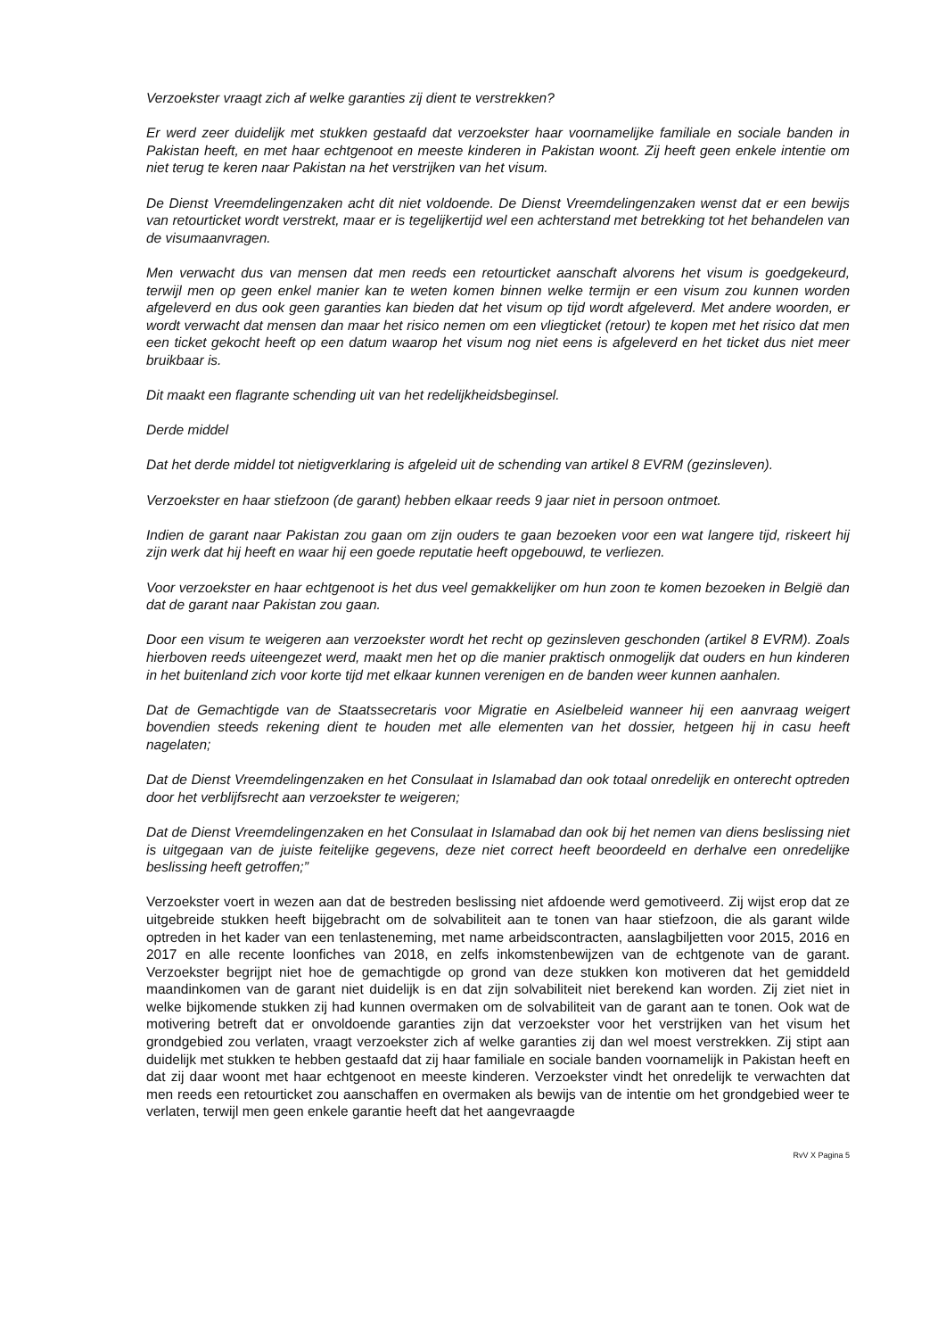Verzoekster vraagt zich af welke garanties zij dient te verstrekken?
Er werd zeer duidelijk met stukken gestaafd dat verzoekster haar voornamelijke familiale en sociale banden in Pakistan heeft, en met haar echtgenoot en meeste kinderen in Pakistan woont. Zij heeft geen enkele intentie om niet terug te keren naar Pakistan na het verstrijken van het visum.
De Dienst Vreemdelingenzaken acht dit niet voldoende. De Dienst Vreemdelingenzaken wenst dat er een bewijs van retourticket wordt verstrekt, maar er is tegelijkertijd wel een achterstand met betrekking tot het behandelen van de visumaanvragen.
Men verwacht dus van mensen dat men reeds een retourticket aanschaft alvorens het visum is goedgekeurd, terwijl men op geen enkel manier kan te weten komen binnen welke termijn er een visum zou kunnen worden afgeleverd en dus ook geen garanties kan bieden dat het visum op tijd wordt afgeleverd. Met andere woorden, er wordt verwacht dat mensen dan maar het risico nemen om een vliegticket (retour) te kopen met het risico dat men een ticket gekocht heeft op een datum waarop het visum nog niet eens is afgeleverd en het ticket dus niet meer bruikbaar is.
Dit maakt een flagrante schending uit van het redelijkheidsbeginsel.
Derde middel
Dat het derde middel tot nietigverklaring is afgeleid uit de schending van artikel 8 EVRM (gezinsleven).
Verzoekster en haar stiefzoon (de garant) hebben elkaar reeds 9 jaar niet in persoon ontmoet.
Indien de garant naar Pakistan zou gaan om zijn ouders te gaan bezoeken voor een wat langere tijd, riskeert hij zijn werk dat hij heeft en waar hij een goede reputatie heeft opgebouwd, te verliezen.
Voor verzoekster en haar echtgenoot is het dus veel gemakkelijker om hun zoon te komen bezoeken in België dan dat de garant naar Pakistan zou gaan.
Door een visum te weigeren aan verzoekster wordt het recht op gezinsleven geschonden (artikel 8 EVRM). Zoals hierboven reeds uiteengezet werd, maakt men het op die manier praktisch onmogelijk dat ouders en hun kinderen in het buitenland zich voor korte tijd met elkaar kunnen verenigen en de banden weer kunnen aanhalen.
Dat de Gemachtigde van de Staatssecretaris voor Migratie en Asielbeleid wanneer hij een aanvraag weigert bovendien steeds rekening dient te houden met alle elementen van het dossier, hetgeen hij in casu heeft nagelaten;
Dat de Dienst Vreemdelingenzaken en het Consulaat in Islamabad dan ook totaal onredelijk en onterecht optreden door het verblijfsrecht aan verzoekster te weigeren;
Dat de Dienst Vreemdelingenzaken en het Consulaat in Islamabad dan ook bij het nemen van diens beslissing niet is uitgegaan van de juiste feitelijke gegevens, deze niet correct heeft beoordeeld en derhalve een onredelijke beslissing heeft getroffen;”
Verzoekster voert in wezen aan dat de bestreden beslissing niet afdoende werd gemotiveerd. Zij wijst erop dat ze uitgebreide stukken heeft bijgebracht om de solvabiliteit aan te tonen van haar stiefzoon, die als garant wilde optreden in het kader van een tenlasteneming, met name arbeidscontracten, aanslagbiljetten voor 2015, 2016 en 2017 en alle recente loonfiches van 2018, en zelfs inkomstenbewijzen van de echtgenote van de garant. Verzoekster begrijpt niet hoe de gemachtigde op grond van deze stukken kon motiveren dat het gemiddeld maandinkomen van de garant niet duidelijk is en dat zijn solvabiliteit niet berekend kan worden. Zij ziet niet in welke bijkomende stukken zij had kunnen overmaken om de solvabiliteit van de garant aan te tonen. Ook wat de motivering betreft dat er onvoldoende garanties zijn dat verzoekster voor het verstrijken van het visum het grondgebied zou verlaten, vraagt verzoekster zich af welke garanties zij dan wel moest verstrekken. Zij stipt aan duidelijk met stukken te hebben gestaafd dat zij haar familiale en sociale banden voornamelijk in Pakistan heeft en dat zij daar woont met haar echtgenoot en meeste kinderen. Verzoekster vindt het onredelijk te verwachten dat men reeds een retourticket zou aanschaffen en overmaken als bewijs van de intentie om het grondgebied weer te verlaten, terwijl men geen enkele garantie heeft dat het aangevraagde
RvV X Pagina 5